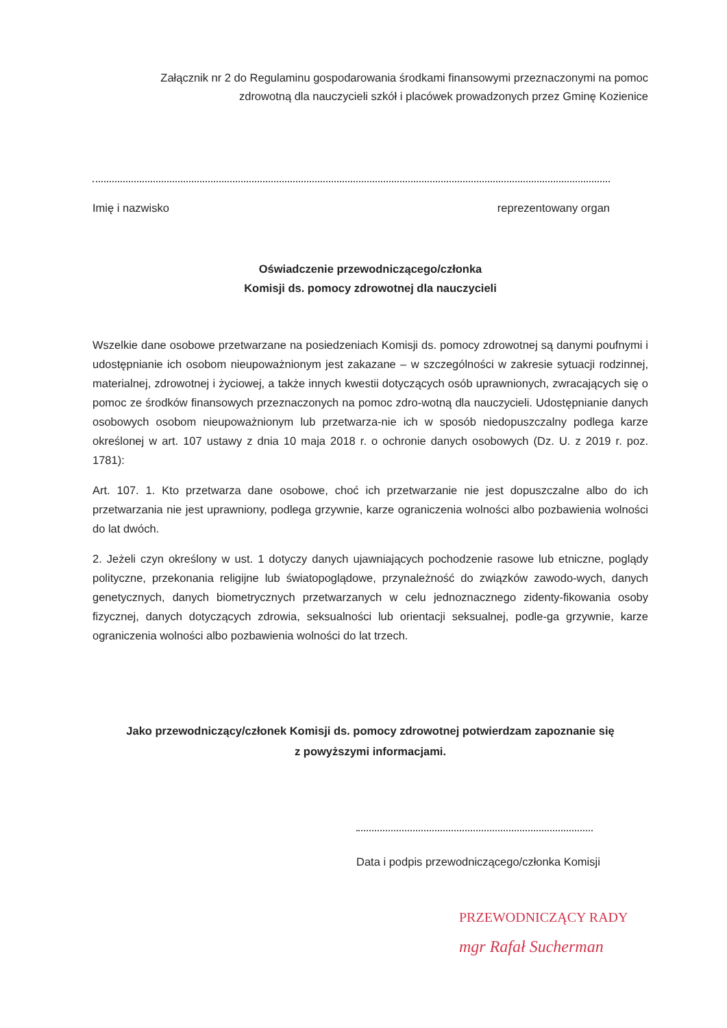Załącznik nr 2 do Regulaminu gospodarowania środkami finansowymi przeznaczonymi na pomoc zdrowotną dla nauczycieli szkół i placówek prowadzonych przez Gminę Kozienice
Imię i nazwisko reprezentowany organ
Oświadczenie przewodniczącego/członka
Komisji ds. pomocy zdrowotnej dla nauczycieli
Wszelkie dane osobowe przetwarzane na posiedzeniach Komisji ds. pomocy zdrowotnej są danymi poufnymi i udostępnianie ich osobom nieupoważnionym jest zakazane – w szczególności w zakresie sytuacji rodzinnej, materialnej, zdrowotnej i życiowej, a także innych kwestii dotyczących osób uprawnionych, zwracających się o pomoc ze środków finansowych przeznaczonych na pomoc zdro-wotną dla nauczycieli. Udostępnianie danych osobowych osobom nieupoważnionym lub przetwarza-nie ich w sposób niedopuszczalny podlega karze określonej w art. 107 ustawy z dnia 10 maja 2018 r. o ochronie danych osobowych (Dz. U. z 2019 r. poz. 1781):
Art. 107. 1. Kto przetwarza dane osobowe, choć ich przetwarzanie nie jest dopuszczalne albo do ich przetwarzania nie jest uprawniony, podlega grzywnie, karze ograniczenia wolności albo pozbawienia wolności do lat dwóch.
2. Jeżeli czyn określony w ust. 1 dotyczy danych ujawniających pochodzenie rasowe lub etniczne, poglądy polityczne, przekonania religijne lub światopoglądowe, przynależność do związków zawodo-wych, danych genetycznych, danych biometrycznych przetwarzanych w celu jednoznacznego zidenty-fikowania osoby fizycznej, danych dotyczących zdrowia, seksualności lub orientacji seksualnej, podle-ga grzywnie, karze ograniczenia wolności albo pozbawienia wolności do lat trzech.
Jako przewodniczący/członek Komisji ds. pomocy zdrowotnej potwierdzam zapoznanie się
z powyższymi informacjami.
Data i podpis przewodniczącego/członka Komisji
PRZEWODNICZĄCY RADY
mgr Rafał Sucherman